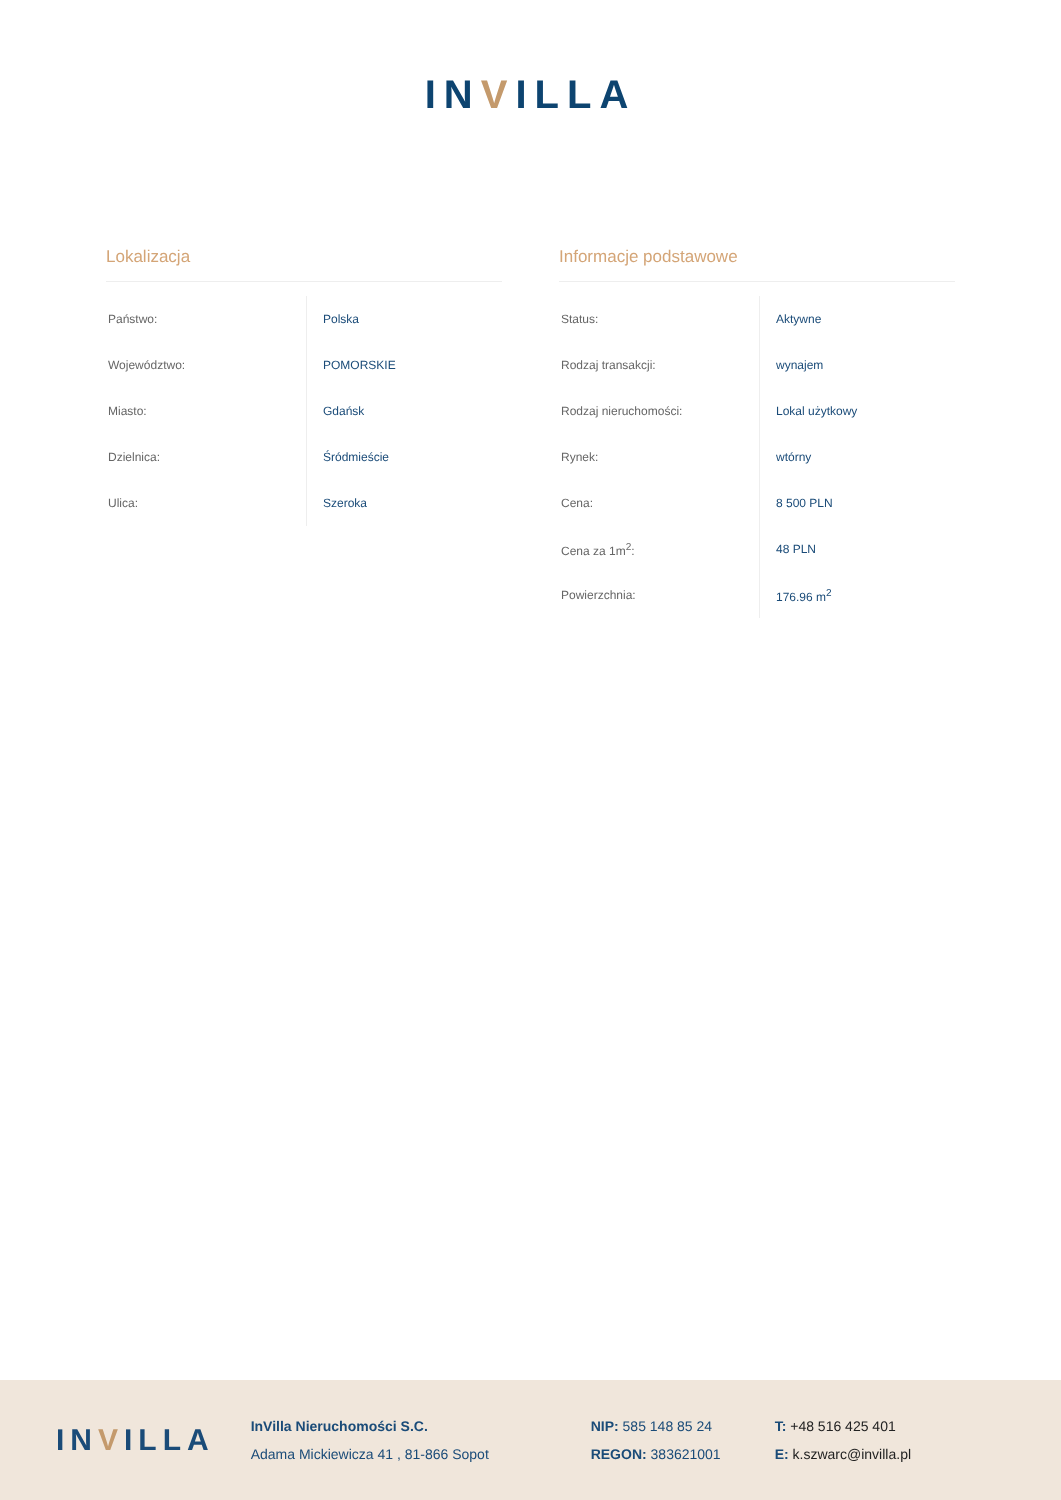INVILLA
Lokalizacja
| Państwo: | Polska |
| Województwo: | POMORSKIE |
| Miasto: | Gdańsk |
| Dzielnica: | Śródmieście |
| Ulica: | Szeroka |
Informacje podstawowe
| Status: | Aktywne |
| Rodzaj transakcji: | wynajem |
| Rodzaj nieruchomości: | Lokal użytkowy |
| Rynek: | wtórny |
| Cena: | 8 500 PLN |
| Cena za 1m<sup>2</sup>: | 48 PLN |
| Powierzchnia: | 176.96 m<sup>2</sup> |
INVILLA
InVilla Nieruchomości S.C.
Adama Mickiewicza 41 , 81-866 Sopot
NIP: 585 148 85 24
REGON: 383621001
T: +48 516 425 401
E: k.szwarc@invilla.pl